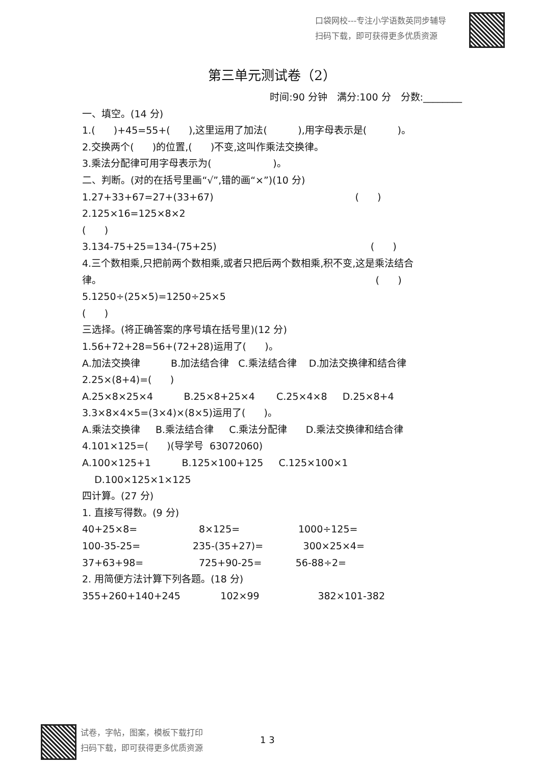口袋网校---专注小学语数英同步辅导
扫码下载，即可获得更多优质资源
第三单元测试卷（2）
时间:90 分钟　满分:100 分　分数:________
一、填空。(14 分)
1.( )+45=55+( ),这里运用了加法( ),用字母表示是( )。
2.交换两个( )的位置,( )不变,这叫作乘法交换律。
3.乘法分配律可用字母表示为( )。
二、判断。(对的在括号里画“√”,错的画“×”)(10 分)
1.27+33+67=27+(33+67) ( )
2.125×16=125×8×2
( )
3.134-75+25=134-(75+25) ( )
4.三个数相乘,只把前两个数相乘,或者只把后两个数相乘,积不变,这是乘法结合
律。 ( )
5.1250÷(25×5)=1250÷25×5
( )
三选择。(将正确答案的序号填在括号里)(12 分)
1.56+72+28=56+(72+28)运用了( )。
A.加法交换律 B.加法结合律 C.乘法结合律 D.加法交换律和结合律
2.25×(8+4)=( )
A.25×8×25×4 B.25×8+25×4 C.25×4×8 D.25×8+4
3.3×8×4×5=(3×4)×(8×5)运用了( )。
A.乘法交换律 B.乘法结合律 C.乘法分配律 D.乘法交换律和结合律
4.101×125=( )(导学号 63072060)
A.100×125+1 B.125×100+125 C.125×100×1
D.100×125×1×125
四计算。(27 分)
1. 直接写得数。(9 分)
40+25×8= 8×125= 1000÷125=
100-35-25= 235-(35+27)= 300×25×4=
37+63+98= 725+90-25= 56-88÷2=
2. 用简便方法计算下列各题。(18 分)
355+260+140+245 102×99 382×101-382
试卷，字帖，图案，模板下载打印
扫码下载，即可获得更多优质资源
1 3